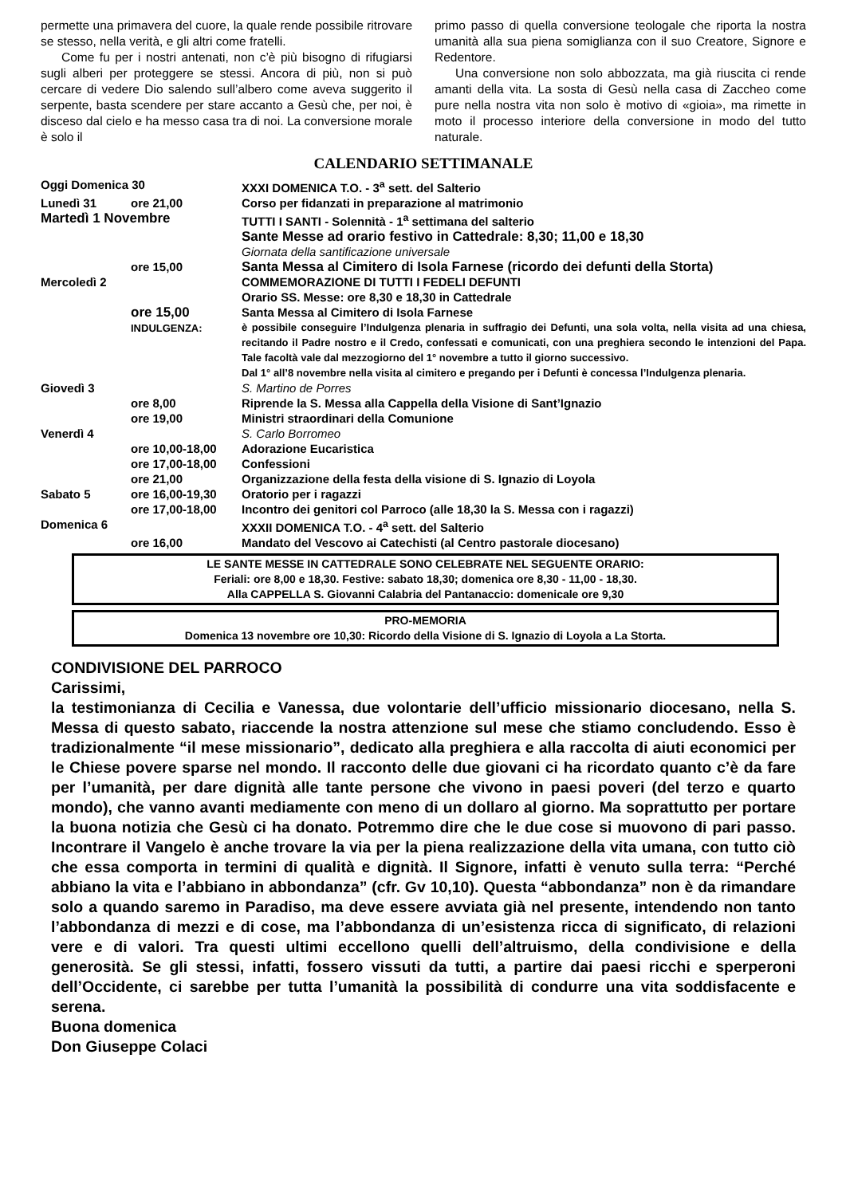permette una primavera del cuore, la quale rende possibile ritrovare se stesso, nella verità, e gli altri come fratelli.
Come fu per i nostri antenati, non c’è più bisogno di rifugiarsi sugli alberi per proteggere se stessi. Ancora di più, non si può cercare di vedere Dio salendo sull’albero come aveva suggerito il serpente, basta scendere per stare accanto a Gesù che, per noi, è disceso dal cielo e ha messo casa tra di noi. La conversione morale è solo il
primo passo di quella conversione teologale che riporta la nostra umanità alla sua piena somiglianza con il suo Creatore, Signore e Redentore.
Una conversione non solo abbozzata, ma già riuscita ci rende amanti della vita. La sosta di Gesù nella casa di Zaccheo come pure nella nostra vita non solo è motivo di «gioia», ma rimette in moto il processo interiore della conversione in modo del tutto naturale.
CALENDARIO SETTIMANALE
| Oggi Domenica 30 | | XXXI DOMENICA T.O. - 3<sup>a</sup> sett. del Salterio |
| Lunedì 31 | ore 21,00 | Corso per fidanzati in preparazione al matrimonio |
| Martedì 1 Novembre | | TUTTI I SANTI - Solennità - 1<sup>a</sup> settimana del salterio Sante Messe ad orario festivo in Cattedrale: 8,30; 11,00 e 18,30 Giornata della santificazione universale |
| | ore 15,00 | Santa Messa al Cimitero di Isola Farnese (ricordo dei defunti della Storta) |
| Mercoledì 2 | | COMMEMORAZIONE DI TUTTI I FEDELI DEFUNTI Orario SS. Messe: ore 8,30 e 18,30 in Cattedrale |
| | ore 15,00 INDULGENZA: | Santa Messa al Cimitero di Isola Farnese è possibile conseguire l’Indulgenza plenaria in suffragio dei Defunti, una sola volta, nella visita ad una chiesa, recitando il Padre nostro e il Credo, confessati e comunicati, con una preghiera secondo le intenzioni del Papa. Tale facoltà vale dal mezzogiorno del 1° novembre a tutto il giorno successivo. Dal 1° all’8 novembre nella visita al cimitero e pregando per i Defunti è concessa l’Indulgenza plenaria. |
| Giovedì 3 | | S. Martino de Porres |
| | ore 8,00 | Riprende la S. Messa alla Cappella della Visione di Sant’Ignazio |
| | ore 19,00 | Ministri straordinari della Comunione |
| Venerdì 4 | | S. Carlo Borromeo |
| | ore 10,00-18,00 | Adorazione Eucaristica |
| | ore 17,00-18,00 | Confessioni |
| | ore 21,00 | Organizzazione della festa della visione di S. Ignazio di Loyola |
| Sabato 5 | ore 16,00-19,30 | Oratorio per i ragazzi |
| | ore 17,00-18,00 | Incontro dei genitori col Parroco (alle 18,30 la S. Messa con i ragazzi) |
| Domenica 6 | | XXXII DOMENICA T.O. - 4<sup>a</sup> sett. del Salterio |
| | ore 16,00 | Mandato del Vescovo ai Catechisti (al Centro pastorale diocesano) |
LE SANTE MESSE IN CATTEDRALE SONO CELEBRATE NEL SEGUENTE ORARIO:
Feriali: ore 8,00 e 18,30. Festive: sabato 18,30; domenica ore 8,30 - 11,00 - 18,30.
Alla CAPPELLA S. Giovanni Calabria del Pantanaccio: domenicale ore 9,30
PRO-MEMORIA
Domenica 13 novembre ore 10,30: Ricordo della Visione di S. Ignazio di Loyola a La Storta.
CONDIVISIONE DEL PARROCO
Carissimi,
la testimonianza di Cecilia e Vanessa, due volontarie dell’ufficio missionario diocesano, nella S. Messa di questo sabato, riaccende la nostra attenzione sul mese che stiamo concludendo. Esso è tradizionalmente “il mese missionario”, dedicato alla preghiera e alla raccolta di aiuti economici per le Chiese povere sparse nel mondo. Il racconto delle due giovani ci ha ricordato quanto c’è da fare per l’umanità, per dare dignità alle tante persone che vivono in paesi poveri (del terzo e quarto mondo), che vanno avanti mediamente con meno di un dollaro al giorno. Ma soprattutto per portare la buona notizia che Gesù ci ha donato. Potremmo dire che le due cose si muovono di pari passo. Incontrare il Vangelo è anche trovare la via per la piena realizzazione della vita umana, con tutto ciò che essa comporta in termini di qualità e dignità. Il Signore, infatti è venuto sulla terra: “Perché abbiano la vita e l’abbiano in abbondanza” (cfr. Gv 10,10). Questa “abbondanza” non è da rimandare solo a quando saremo in Paradiso, ma deve essere avviata già nel presente, intendendo non tanto l’abbondanza di mezzi e di cose, ma l’abbondanza di un’esistenza ricca di significato, di relazioni vere e di valori. Tra questi ultimi eccellono quelli dell’altruismo, della condivisione e della generosità. Se gli stessi, infatti, fossero vissuti da tutti, a partire dai paesi ricchi e sperperoni dell’Occidente, ci sarebbe per tutta l’umanità la possibilità di condurre una vita soddisfacente e serena.
Buona domenica
Don Giuseppe Colaci